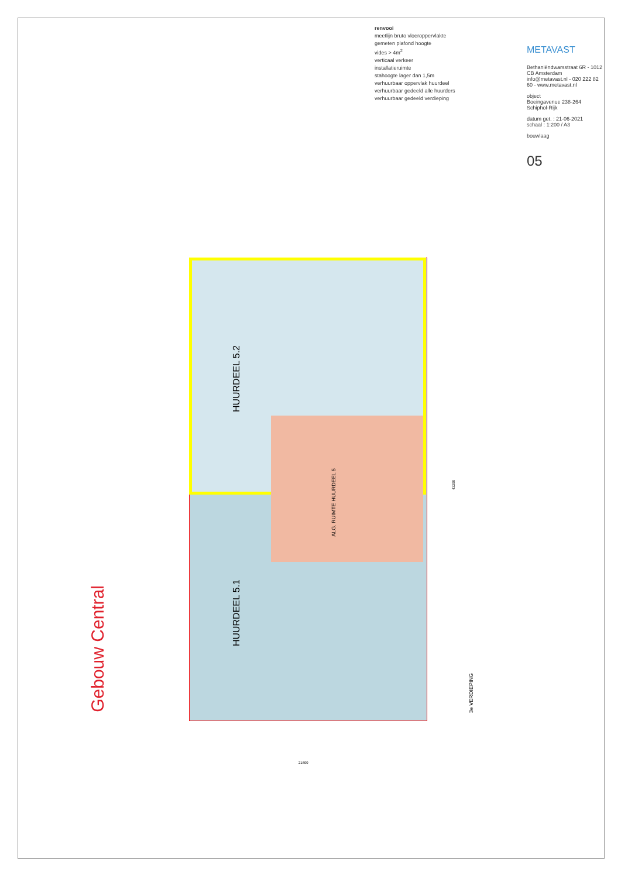renvooi
meetlijn bruto vloeroppervlakte
gemeten plafond hoogte
vides > 4m<sup>2</sup>
verticaal verkeer
installatieruimte
stahoogte lager dan 1,5m
verhuurbaar oppervlak huurdeel
verhuurbaar gedeeld alle huurders
verhuurbaar gedeeld verdieping
METAVAST
Bethaniëndwarsstraat 6R - 1012 CB Amsterdam
info@metavast.nl - 020 222 82 60 - www.metavast.nl
object
Boeingavenue 238-264 Schiphol-Rijk
datum get. : 21-06-2021
schaal : 1:200 / A3
bouwlaag
05
Gebouw Central
HUURDEEL 5.2
HUURDEEL 5.1
ALG. RUIMTE HUURDEEL 5
3e VERDIEPING
43200
21600